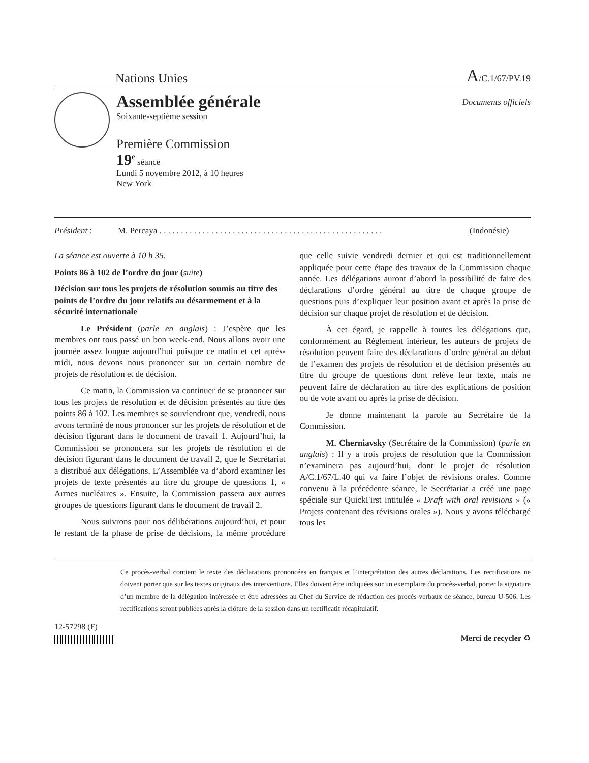Nations Unies A/C.1/67/PV.19
Assemblée générale
Soixante-septième session
Première Commission
19<sup>e</sup> séance
Lundi 5 novembre 2012, à 10 heures
New York
Documents officiels
Président : M. Percaya . . . . . . . . . . . . . . . . . . . . . . . . . . . . . . . . . . . . . . . . . . . . . . . . . . . . (Indonésie)
La séance est ouverte à 10 h 35.
Points 86 à 102 de l’ordre du jour (suite)
Décision sur tous les projets de résolution soumis au titre des points de l’ordre du jour relatifs au désarmement et à la sécurité internationale
Le Président (parle en anglais) : J’espère que les membres ont tous passé un bon week-end. Nous allons avoir une journée assez longue aujourd’hui puisque ce matin et cet après-midi, nous devons nous prononcer sur un certain nombre de projets de résolution et de décision.
Ce matin, la Commission va continuer de se prononcer sur tous les projets de résolution et de décision présentés au titre des points 86 à 102. Les membres se souviendront que, vendredi, nous avons terminé de nous prononcer sur les projets de résolution et de décision figurant dans le document de travail 1. Aujourd’hui, la Commission se prononcera sur les projets de résolution et de décision figurant dans le document de travail 2, que le Secrétariat a distribué aux délégations. L’Assemblée va d’abord examiner les projets de texte présentés au titre du groupe de questions 1, « Armes nucléaires ». Ensuite, la Commission passera aux autres groupes de questions figurant dans le document de travail 2.
Nous suivrons pour nos délibérations aujourd’hui, et pour le restant de la phase de prise de décisions, la même procédure que celle suivie vendredi dernier et qui est traditionnellement appliquée pour cette étape des travaux de la Commission chaque année. Les délégations auront d’abord la possibilité de faire des déclarations d’ordre général au titre de chaque groupe de questions puis d’expliquer leur position avant et après la prise de décision sur chaque projet de résolution et de décision.
À cet égard, je rappelle à toutes les délégations que, conformément au Règlement intérieur, les auteurs de projets de résolution peuvent faire des déclarations d’ordre général au début de l’examen des projets de résolution et de décision présentés au titre du groupe de questions dont relève leur texte, mais ne peuvent faire de déclaration au titre des explications de position ou de vote avant ou après la prise de décision.
Je donne maintenant la parole au Secrétaire de la Commission.
M. Cherniavsky (Secrétaire de la Commission) (parle en anglais) : Il y a trois projets de résolution que la Commission n’examinera pas aujourd’hui, dont le projet de résolution A/C.1/67/L.40 qui va faire l’objet de révisions orales. Comme convenu à la précédente séance, le Secrétariat a créé une page spéciale sur QuickFirst intitulée « Draft with oral revisions » (« Projets contenant des révisions orales »). Nous y avons téléchargé tous les
Ce procès-verbal contient le texte des déclarations prononcées en français et l’interprétation des autres déclarations. Les rectifications ne doivent porter que sur les textes originaux des interventions. Elles doivent être indiquées sur un exemplaire du procès-verbal, porter la signature d’un membre de la délégation intéressée et être adressées au Chef du Service de rédaction des procès-verbaux de séance, bureau U-506. Les rectifications seront publiées après la clôture de la session dans un rectificatif récapitulatif.
12-57298 (F)
Merci de recycler ♻